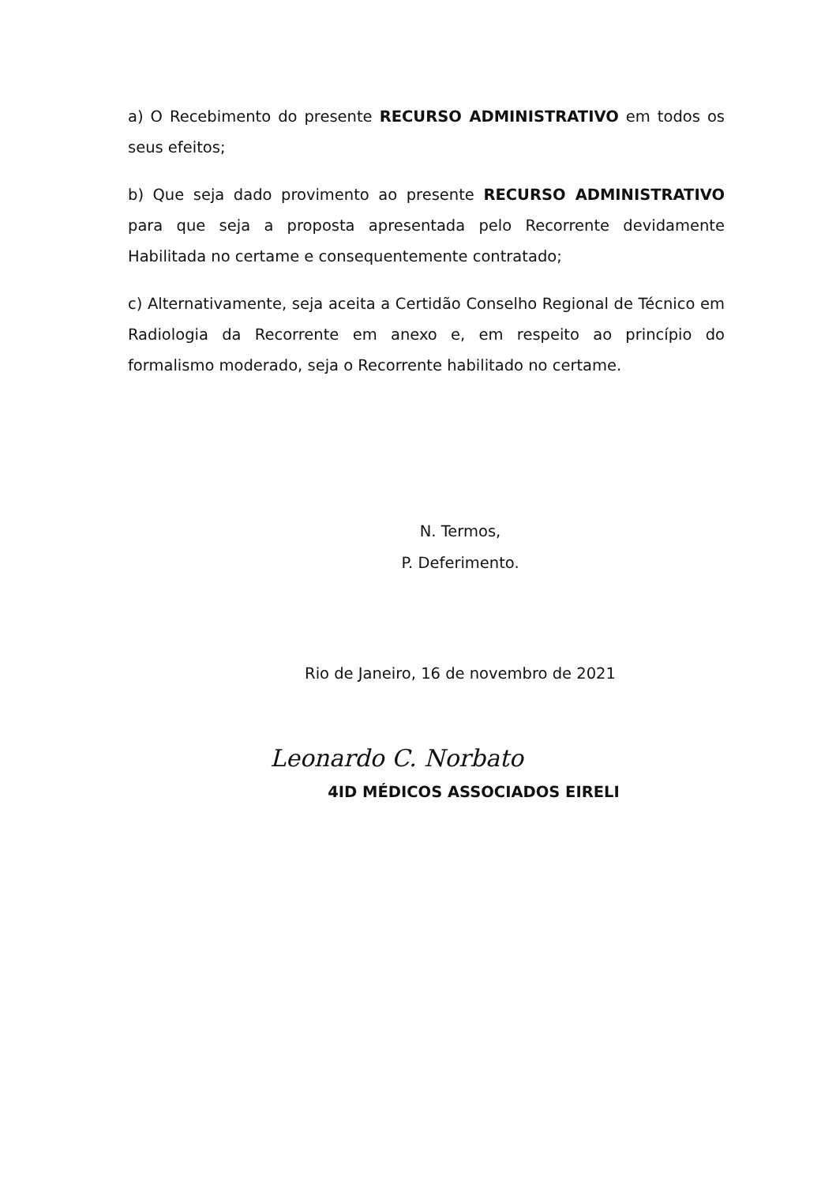a) O Recebimento do presente RECURSO ADMINISTRATIVO em todos os seus efeitos;
b) Que seja dado provimento ao presente RECURSO ADMINISTRATIVO para que seja a proposta apresentada pelo Recorrente devidamente Habilitada no certame e consequentemente contratado;
c) Alternativamente, seja aceita a Certidão Conselho Regional de Técnico em Radiologia da Recorrente em anexo e, em respeito ao princípio do formalismo moderado, seja o Recorrente habilitado no certame.
N. Termos,
P. Deferimento.
Rio de Janeiro, 16 de novembro de 2021
Leonardo C. Norbato
4ID MÉDICOS ASSOCIADOS EIRELI